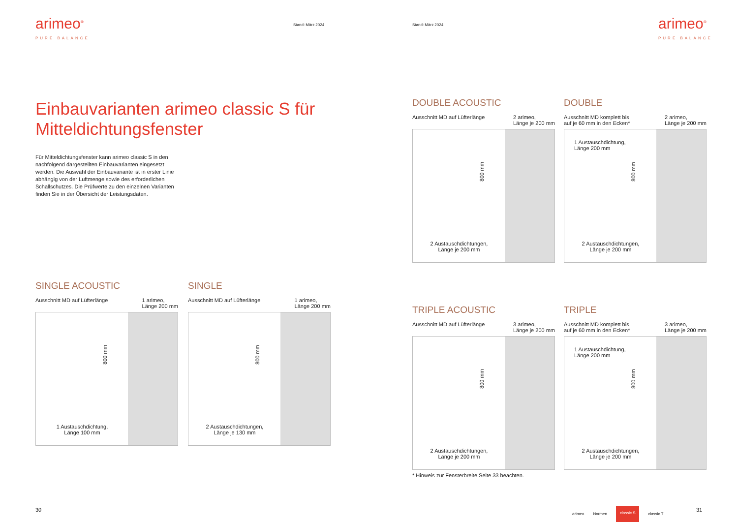arimeo<sup>®</sup>
PURE BALANCE
Stand: März 2024
Einbauvarianten arimeo classic S für Mitteldichtungsfenster
Für Mitteldichtungsfenster kann arimeo classic S in den nachfolgend dargestellten Einbauvarianten eingesetzt werden. Die Auswahl der Einbauvariante ist in erster Linie abhängig von der Luftmenge sowie des erforderlichen Schallschutzes. Die Prüfwerte zu den einzelnen Varianten finden Sie in der Übersicht der Leistungsdaten.
SINGLE ACOUSTIC
Ausschnitt MD auf Lüfterlänge 1 arimeo,
Länge 200 mm
800 mm
1 Austauschdichtung,
Länge 100 mm
SINGLE
Ausschnitt MD auf Lüfterlänge 1 arimeo,
Länge 200 mm
800 mm
2 Austauschdichtungen,
Länge je 130 mm
30
Stand: März 2024 arimeo<sup>®</sup>
PURE BALANCE
DOUBLE ACOUSTIC
Ausschnitt MD auf Lüfterlänge 2 arimeo,
Länge je 200 mm
800 mm
2 Austauschdichtungen,
Länge je 200 mm
DOUBLE
Ausschnitt MD komplett bis
auf je 60 mm in den Ecken* 2 arimeo,
Länge je 200 mm
1 Austauschdichtung,
Länge 200 mm
800 mm
2 Austauschdichtungen,
Länge je 200 mm
TRIPLE ACOUSTIC
Ausschnitt MD auf Lüfterlänge 3 arimeo,
Länge je 200 mm
800 mm
2 Austauschdichtungen,
Länge je 200 mm
TRIPLE
Ausschnitt MD komplett bis
auf je 60 mm in den Ecken* 3 arimeo,
Länge je 200 mm
1 Austauschdichtung,
Länge 200 mm
800 mm
2 Austauschdichtungen,
Länge je 200 mm
* Hinweis zur Fensterbreite Seite 33 beachten.
arimeo Normen classic S classic T
31